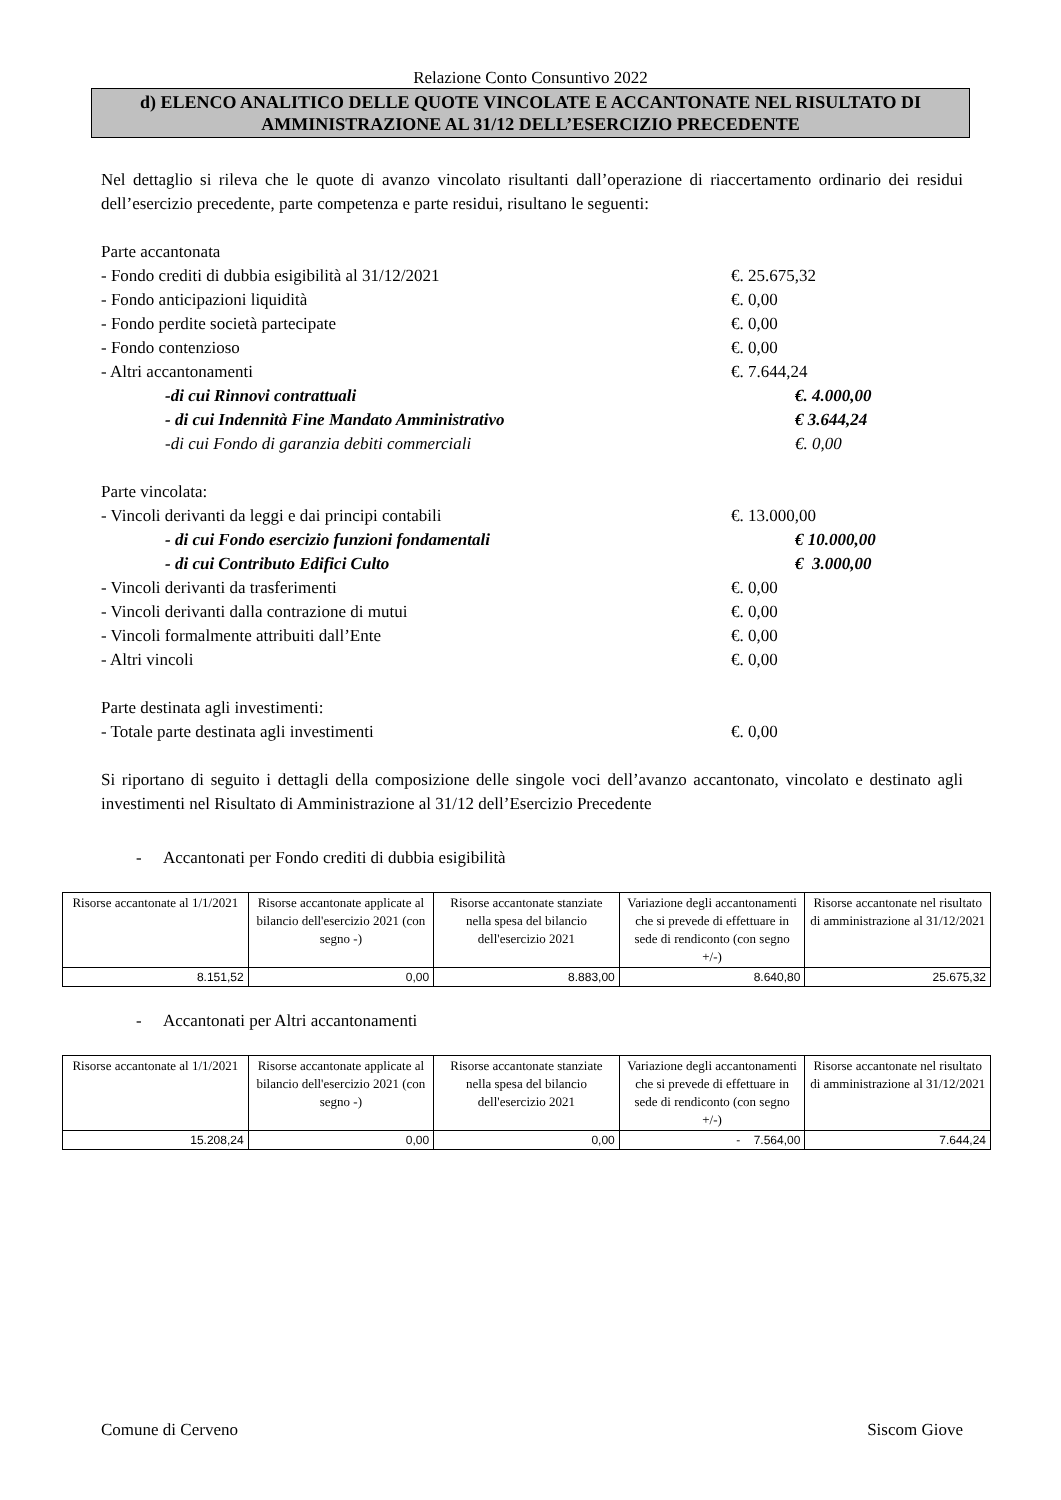Relazione Conto Consuntivo 2022
d) ELENCO ANALITICO DELLE QUOTE VINCOLATE E ACCANTONATE NEL RISULTATO DI AMMINISTRAZIONE AL 31/12 DELL’ESERCIZIO PRECEDENTE
Nel dettaglio si rileva che le quote di avanzo vincolato risultanti dall’operazione di riaccertamento ordinario dei residui dell’esercizio precedente, parte competenza e parte residui, risultano le seguenti:
Parte accantonata
- Fondo crediti di dubbia esigibilità al 31/12/2021 €. 25.675,32
- Fondo anticipazioni liquidità €. 0,00
- Fondo perdite società partecipate €. 0,00
- Fondo contenzioso €. 0,00
- Altri accantonamenti €. 7.644,24
-di cui Rinnovi contrattuali €. 4.000,00
- di cui Indennità Fine Mandato Amministrativo € 3.644,24
-di cui Fondo di garanzia debiti commerciali €. 0,00
Parte vincolata:
- Vincoli derivanti da leggi e dai principi contabili €. 13.000,00
- di cui Fondo esercizio funzioni fondamentali € 10.000,00
- di cui Contributo Edifici Culto € 3.000,00
- Vincoli derivanti da trasferimenti €. 0,00
- Vincoli derivanti dalla contrazione di mutui €. 0,00
- Vincoli formalmente attribuiti dall’Ente €. 0,00
- Altri vincoli €. 0,00
Parte destinata agli investimenti:
- Totale parte destinata agli investimenti €. 0,00
Si riportano di seguito i dettagli della composizione delle singole voci dell’avanzo accantonato, vincolato e destinato agli investimenti nel Risultato di Amministrazione al 31/12 dell’Esercizio Precedente
- Accantonati per Fondo crediti di dubbia esigibilità
| Risorse accantonate al 1/1/2021 | Risorse accantonate applicate al bilancio dell'esercizio 2021 (con segno -) | Risorse accantonate stanziate nella spesa del bilancio dell'esercizio 2021 | Variazione degli accantonamenti che si prevede di effettuare in sede di rendiconto (con segno +/-) | Risorse accantonate nel risultato di amministrazione al 31/12/2021 |
| 8.151,52 | 0,00 | 8.883,00 | 8.640,80 | 25.675,32 |
- Accantonati per Altri accantonamenti
| Risorse accantonate al 1/1/2021 | Risorse accantonate applicate al bilancio dell'esercizio 2021 (con segno -) | Risorse accantonate stanziate nella spesa del bilancio dell'esercizio 2021 | Variazione degli accantonamenti che si prevede di effettuare in sede di rendiconto (con segno +/-) | Risorse accantonate nel risultato di amministrazione al 31/12/2021 |
| 15.208,24 | 0,00 | 0,00 | - 7.564,00 | 7.644,24 |
Comune di Cerveno Siscom Giove